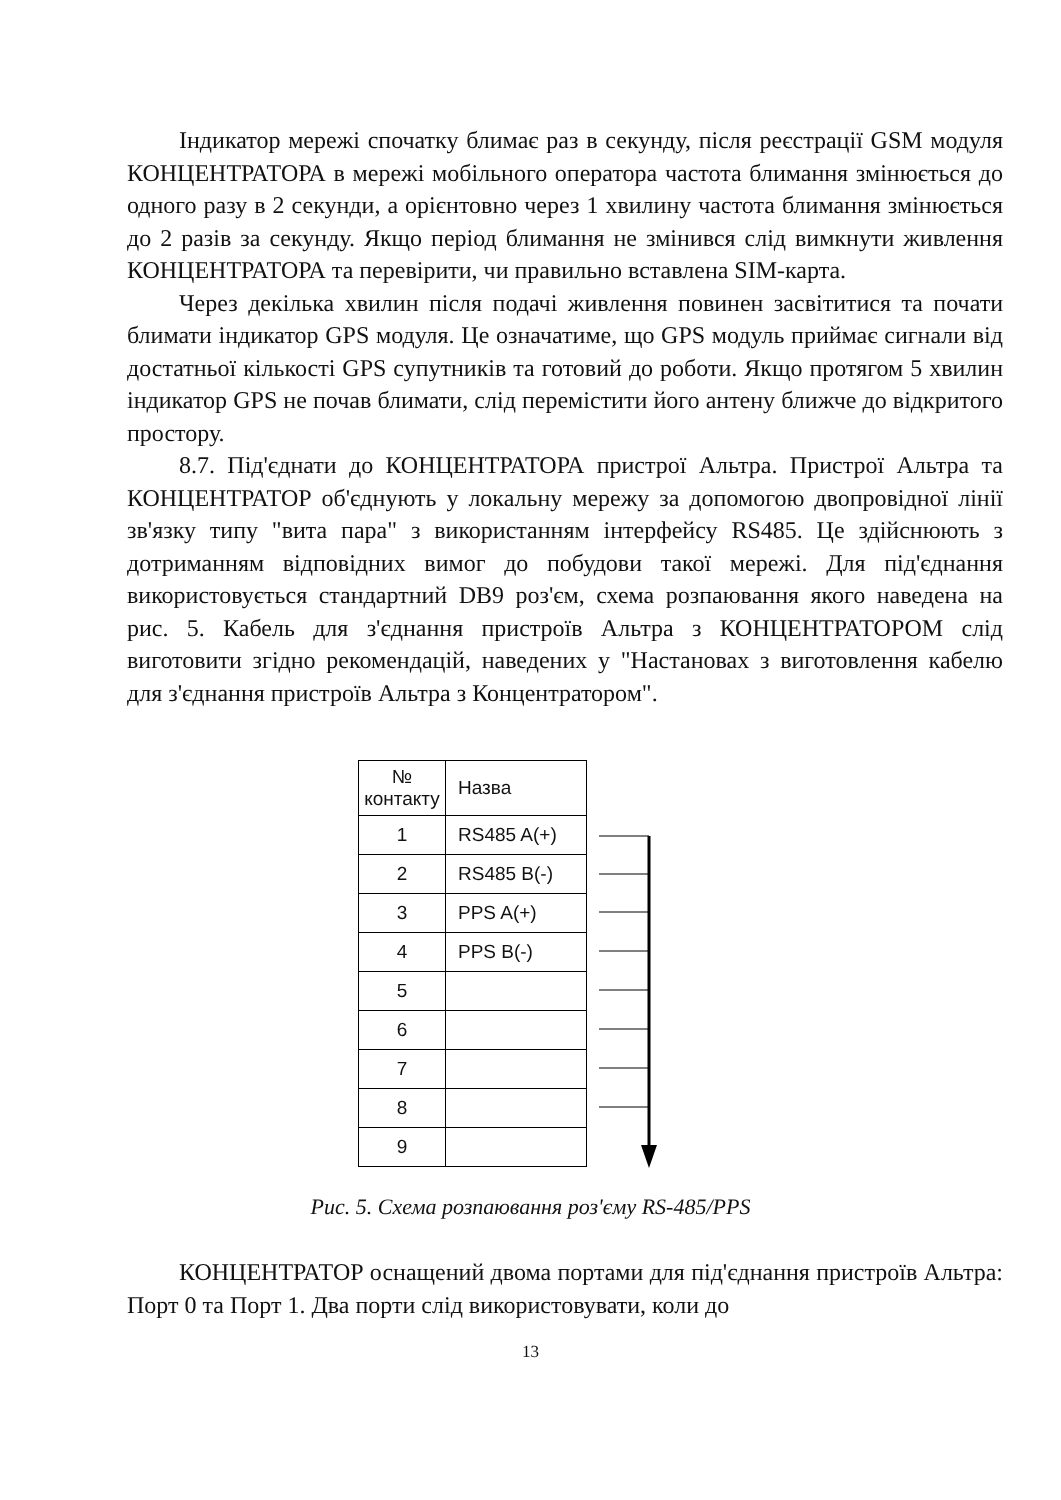Індикатор мережі спочатку блимає раз в секунду, після реєстрації GSM модуля КОНЦЕНТРАТОРА в мережі мобільного оператора частота блимання змінюється до одного разу в 2 секунди, а орієнтовно через 1 хвилину частота блимання змінюється до 2 разів за секунду. Якщо період блимання не змінився слід вимкнути живлення КОНЦЕНТРАТОРА та перевірити, чи правильно вставлена SIM-карта.
Через декілька хвилин після подачі живлення повинен засвітитися та почати блимати індикатор GPS модуля. Це означатиме, що GPS модуль приймає сигнали від достатньої кількості GPS супутників та готовий до роботи. Якщо протягом 5 хвилин індикатор GPS не почав блимати, слід перемістити його антену ближче до відкритого простору.
8.7. Під'єднати до КОНЦЕНТРАТОРА пристрої Альтра. Пристрої Альтра та КОНЦЕНТРАТОР об'єднують у локальну мережу за допомогою двопровідної лінії зв'язку типу "вита пара" з використанням інтерфейсу RS485. Це здійснюють з дотриманням відповідних вимог до побудови такої мережі. Для під'єднання використовується стандартний DB9 роз'єм, схема розпаювання якого наведена на рис. 5. Кабель для з'єднання пристроїв Альтра з КОНЦЕНТРАТОРОМ слід виготовити згідно рекомендацій, наведених у "Настановах з виготовлення кабелю для з'єднання пристроїв Альтра з Концентратором".
| № контакту | Назва |
| 1 | RS485 A(+) |
| 2 | RS485 B(-) |
| 3 | PPS A(+) |
| 4 | PPS B(-) |
| 5 | |
| 6 | |
| 7 | |
| 8 | |
| 9 | |
Рис. 5. Схема розпаювання роз'єму RS-485/PPS
КОНЦЕНТРАТОР оснащений двома портами для під'єднання пристроїв Альтра: Порт 0 та Порт 1. Два порти слід використовувати, коли до
13